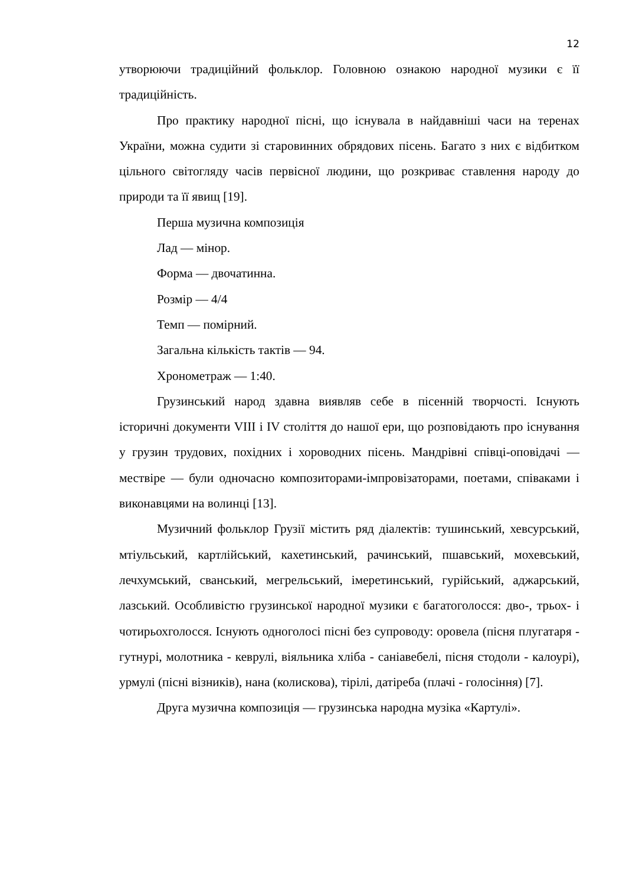12
утворюючи традиційний фольклор. Головною ознакою народної музики є її традиційність.
Про практику народної пісні, що існувала в найдавніші часи на теренах України, можна судити зі старовинних обрядових пісень. Багато з них є відбитком цільного світогляду часів первісної людини, що розкриває ставлення народу до природи та її явищ [19].
Перша музична композиція
Лад — мінор.
Форма — двочатинна.
Розмір — 4/4
Темп — помірний.
Загальна кількість тактів — 94.
Хронометраж — 1:40.
Грузинський народ здавна виявляв себе в пісенній творчості. Існують історичні документи VIII і IV століття до нашої ери, що розповідають про існування у грузин трудових, похідних і хороводних пісень. Мандрівні співці-оповідачі — мествіре — були одночасно композиторами-імпровізаторами, поетами, співаками і виконавцями на волинці [13].
Музичний фольклор Грузії містить ряд діалектів: тушинський, хевсурський, мтіульський, картлійський, кахетинський, рачинський, пшавський, мохевський, лечхумський, сванський, мегрельський, імеретинський, гурійський, аджарський, лазський. Особливістю грузинської народної музики є багатоголосся: дво-, трьох- і чотирьохголосся. Існують одноголосі пісні без супроводу: оровела (пісня плугатаря - гутнурі, молотника - кеврулі, віяльника хліба - саніавебелі, пісня стодоли - калоурі), урмулі (пісні візників), нана (колискова), тірілі, датіреба (плачі - голосіння) [7].
Друга музична композиція — грузинська народна музіка «Картулі».